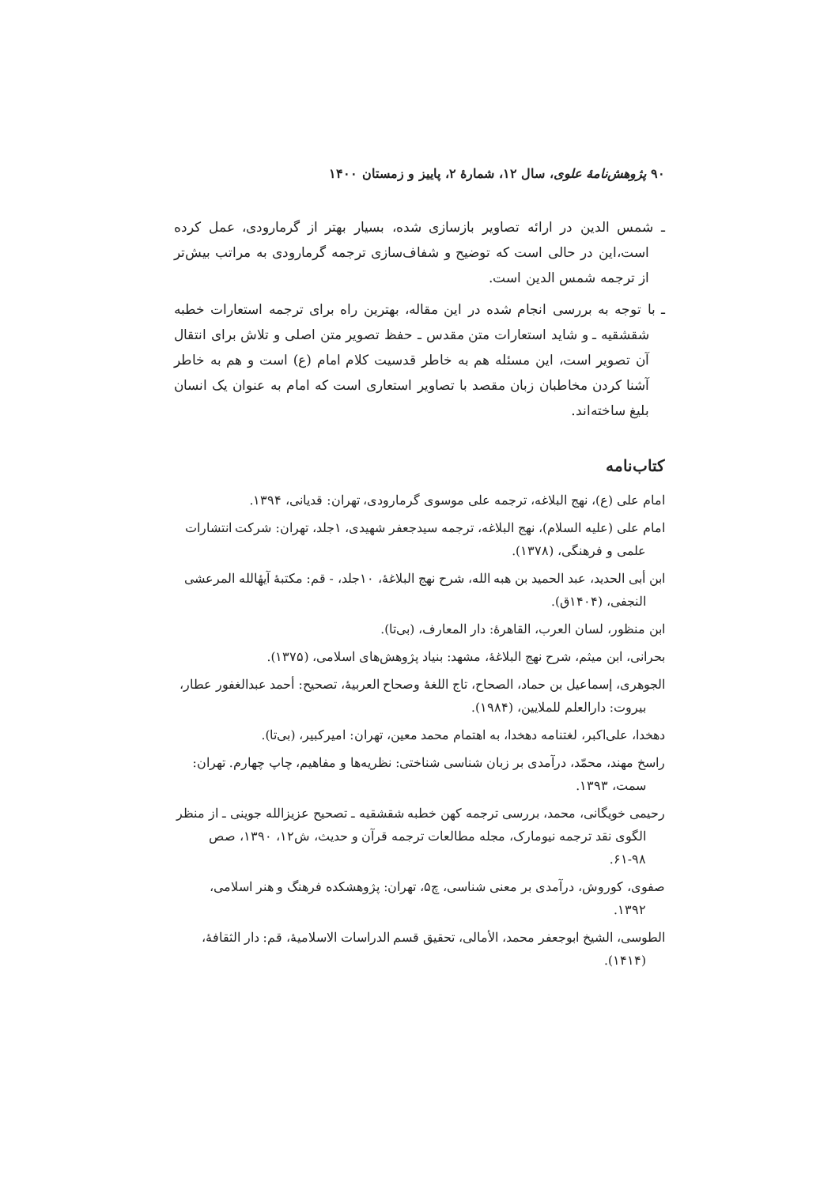۹۰ پژوهش‌نامهٔ علوی، سال ۱۲، شمارهٔ ۲، پاییز و زمستان ۱۴۰۰
ـ شمس الدین در ارائه تصاویر بازسازی شده، بسیار بهتر از گرمارودی، عمل کرده است،این در حالی است که توضیح و شفاف‌سازی ترجمه گرمارودی به مراتب بیش‌تر از ترجمه شمس الدین است.
ـ با توجه به بررسی انجام شده در این مقاله، بهترین راه برای ترجمه استعارات خطبه شقشقیه ـ و شاید استعارات متن مقدس ـ حفظ تصویر متن اصلی و تلاش برای انتقال آن تصویر است، این مسئله هم به خاطر قدسیت کلام امام (ع) است و هم به خاطر آشنا کردن مخاطبان زبان مقصد با تصاویر استعاری است که امام به عنوان یک انسان بلیغ ساخته‌اند.
کتاب‌نامه
امام علی (ع)، نهج البلاغه، ترجمه علی موسوی گرمارودی، تهران: قدیانی، ۱۳۹۴.
امام علی (علیه السلام)، نهج البلاغه، ترجمه سیدجعفر شهیدی، ۱جلد، تهران: شرکت انتشارات علمی و فرهنگی، (۱۳۷۸).
ابن أبی الحدید، عبد الحمید بن هبه الله، شرح نهج البلاغهٔ، ۱۰جلد، - قم: مکتبهٔ آیهٔالله المرعشی النجفی، (۱۴۰۴ق).
ابن منظور، لسان العرب، القاهرهٔ: دار المعارف، (بی‌تا).
بحرانی، ابن میثم، شرح نهج البلاغهٔ، مشهد: بنیاد پژوهش‌های اسلامی، (۱۳۷۵).
الجوهری، إسماعیل بن حماد، الصحاح، تاج اللغهٔ وصحاح العربیهٔ، تصحیح: أحمد عبدالغفور عطار، بیروت: دارالعلم للملایین، (۱۹۸۴).
دهخدا، علی‌اکبر، لغتنامه دهخدا، به اهتمام محمد معین، تهران: امیرکبیر، (بی‌تا).
راسخ مهند، محمّد، درآمدی بر زبان شناسی شناختی: نظریه‌ها و مفاهیم، چاپ چهارم. تهران: سمت، ۱۳۹۳.
رحیمی خویگانی، محمد، بررسی ترجمه کهن خطبه شقشقیه ـ تصحیح عزیزالله جوینی ـ از منظر الگوی نقد ترجمه نیومارک، مجله مطالعات ترجمه قرآن و حدیث، ش۱۲، ۱۳۹۰، صص ۹۸-۶۱.
صفوی، کوروش، درآمدی بر معنی شناسی، چ۵، تهران: پژوهشکده فرهنگ و هنر اسلامی، ۱۳۹۲.
الطوسی، الشیخ ابوجعفر محمد، الأمالی، تحقیق قسم الدراسات الاسلامیهٔ، قم: دار الثقافهٔ، (۱۴۱۴).